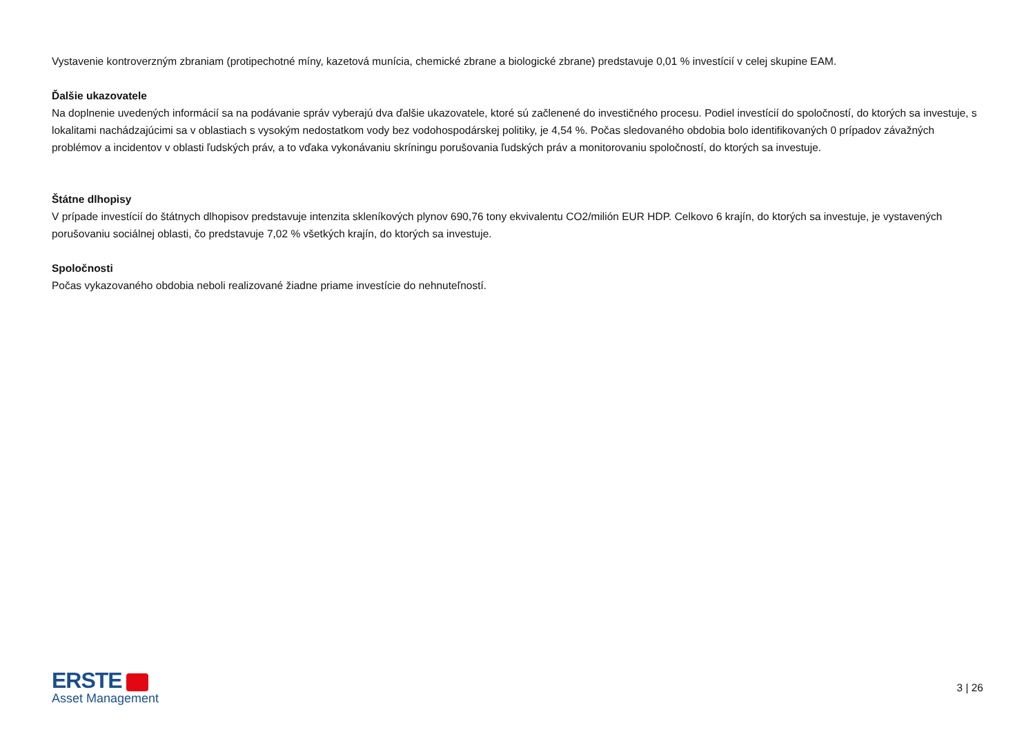Vystavenie kontroverzným zbraniam (protipechotné míny, kazetová munícia, chemické zbrane a biologické zbrane) predstavuje 0,01 % investícií v celej skupine EAM.
Ďalšie ukazovatele
Na doplnenie uvedených informácií sa na podávanie správ vyberajú dva ďalšie ukazovatele, ktoré sú začlenené do investičného procesu. Podiel investícií do spoločností, do ktorých sa investuje, s lokalitami nachádzajúcimi sa v oblastiach s vysokým nedostatkom vody bez vodohospodárskej politiky, je 4,54 %. Počas sledovaného obdobia bolo identifikovaných 0 prípadov závažných problémov a incidentov v oblasti ľudských práv, a to vďaka vykonávaniu skríningu porušovania ľudských práv a monitorovaniu spoločností, do ktorých sa investuje.
Štátne dlhopisy
V prípade investícií do štátnych dlhopisov predstavuje intenzita skleníkových plynov 690,76 tony ekvivalentu CO2/milión EUR HDP. Celkovo 6 krajín, do ktorých sa investuje, je vystavených porušovaniu sociálnej oblasti, čo predstavuje 7,02 % všetkých krajín, do ktorých sa investuje.
Spoločnosti
Počas vykazovaného obdobia neboli realizované žiadne priame investície do nehnuteľností.
ERSTE
Asset Management
3 | 26